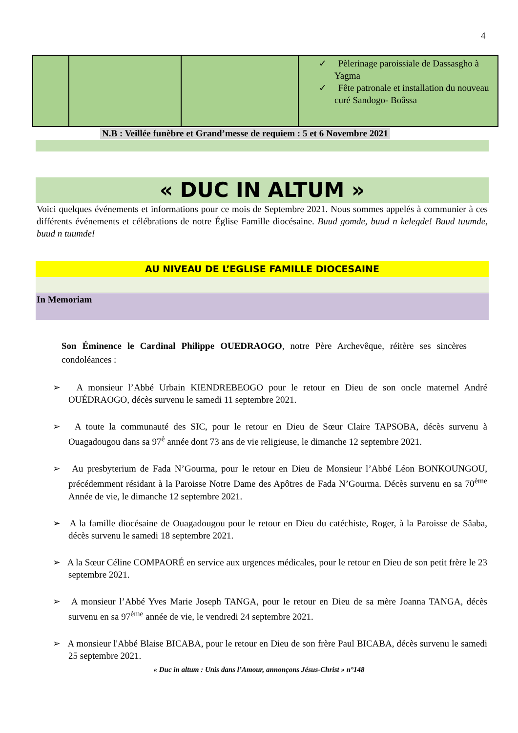4
| | | | ✓ Pèlerinage paroissiale de Dassasgho à Yagma ✓ Fête patronale et installation du nouveau curé Sandogo- Boâssa |
N.B : Veillée funèbre et Grand’messe de requiem : 5 et 6 Novembre 2021
« DUC IN ALTUM »
Voici quelques événements et informations pour ce mois de Septembre 2021. Nous sommes appelés à communier à ces différents événements et célébrations de notre Église Famille diocésaine. Buud gomde, buud n kelegde! Buud tuumde, buud n tuumde!
AU NIVEAU DE L’EGLISE FAMILLE DIOCESAINE
In Memoriam
Son Éminence le Cardinal Philippe OUEDRAOGO, notre Père Archevêque, réitère ses sincères condoléances :
➢ A monsieur l’Abbé Urbain KIENDREBEOGO pour le retour en Dieu de son oncle maternel André OUÉDRAOGO, décès survenu le samedi 11 septembre 2021.
➢ A toute la communauté des SIC, pour le retour en Dieu de Sœur Claire TAPSOBA, décès survenu à Ouagadougou dans sa 97<sup>è</sup> année dont 73 ans de vie religieuse, le dimanche 12 septembre 2021.
➢ Au presbyterium de Fada N’Gourma, pour le retour en Dieu de Monsieur l’Abbé Léon BONKOUNGOU, précédemment résidant à la Paroisse Notre Dame des Apôtres de Fada N’Gourma. Décès survenu en sa 70<sup>ème</sup> Année de vie, le dimanche 12 septembre 2021.
➢ A la famille diocésaine de Ouagadougou pour le retour en Dieu du catéchiste, Roger, à la Paroisse de Sâaba, décès survenu le samedi 18 septembre 2021.
➢ A la Sœur Céline COMPAORÉ en service aux urgences médicales, pour le retour en Dieu de son petit frère le 23 septembre 2021.
➢ A monsieur l’Abbé Yves Marie Joseph TANGA, pour le retour en Dieu de sa mère Joanna TANGA, décès survenu en sa 97<sup>ème</sup> année de vie, le vendredi 24 septembre 2021.
➢ A monsieur l'Abbé Blaise BICABA, pour le retour en Dieu de son frère Paul BICABA, décès survenu le samedi 25 septembre 2021.
« Duc in altum : Unis dans l’Amour, annonçons Jésus-Christ » n°148